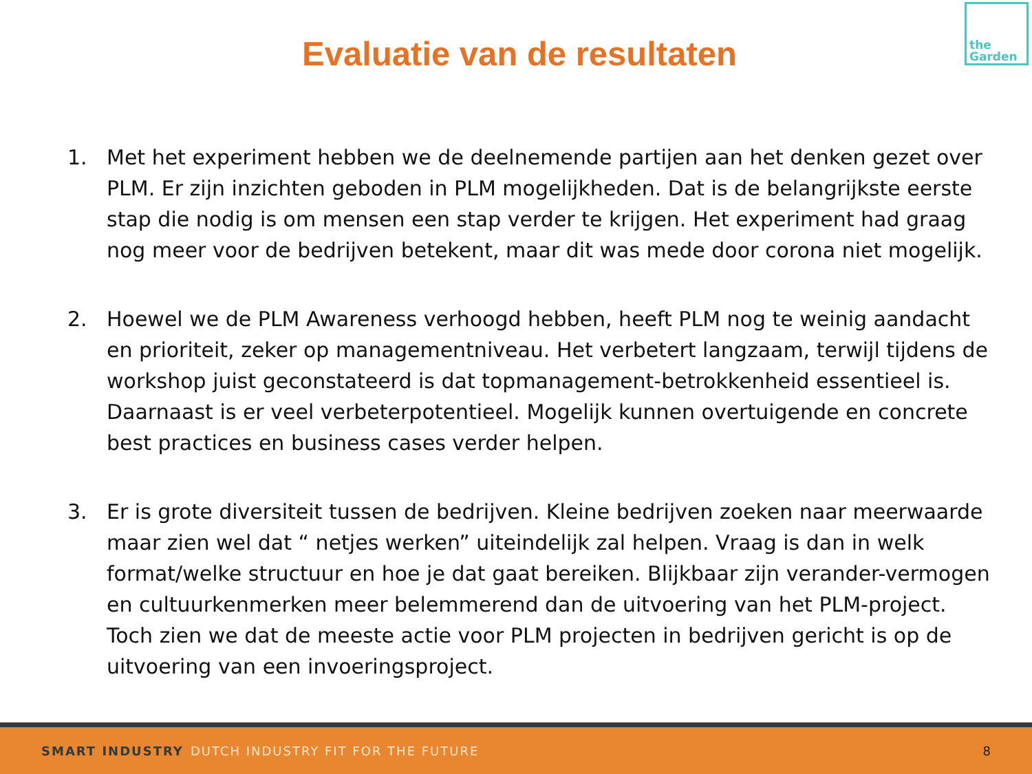Evaluatie van de resultaten
the
Garden
1. Met het experiment hebben we de deelnemende partijen aan het denken gezet over PLM. Er zijn inzichten geboden in PLM mogelijkheden. Dat is de belangrijkste eerste stap die nodig is om mensen een stap verder te krijgen. Het experiment had graag nog meer voor de bedrijven betekent, maar dit was mede door corona niet mogelijk.
2. Hoewel we de PLM Awareness verhoogd hebben, heeft PLM nog te weinig aandacht en prioriteit, zeker op managementniveau. Het verbetert langzaam, terwijl tijdens de workshop juist geconstateerd is dat topmanagement-betrokkenheid essentieel is. Daarnaast is er veel verbeterpotentieel. Mogelijk kunnen overtuigende en concrete best practices en business cases verder helpen.
3. Er is grote diversiteit tussen de bedrijven. Kleine bedrijven zoeken naar meerwaarde maar zien wel dat “ netjes werken” uiteindelijk zal helpen. Vraag is dan in welk format/welke structuur en hoe je dat gaat bereiken. Blijkbaar zijn verander-vermogen en cultuurkenmerken meer belemmerend dan de uitvoering van het PLM-project. Toch zien we dat de meeste actie voor PLM projecten in bedrijven gericht is op de uitvoering van een invoeringsproject.
SMART INDUSTRY DUTCH INDUSTRY FIT FOR THE FUTURE
8